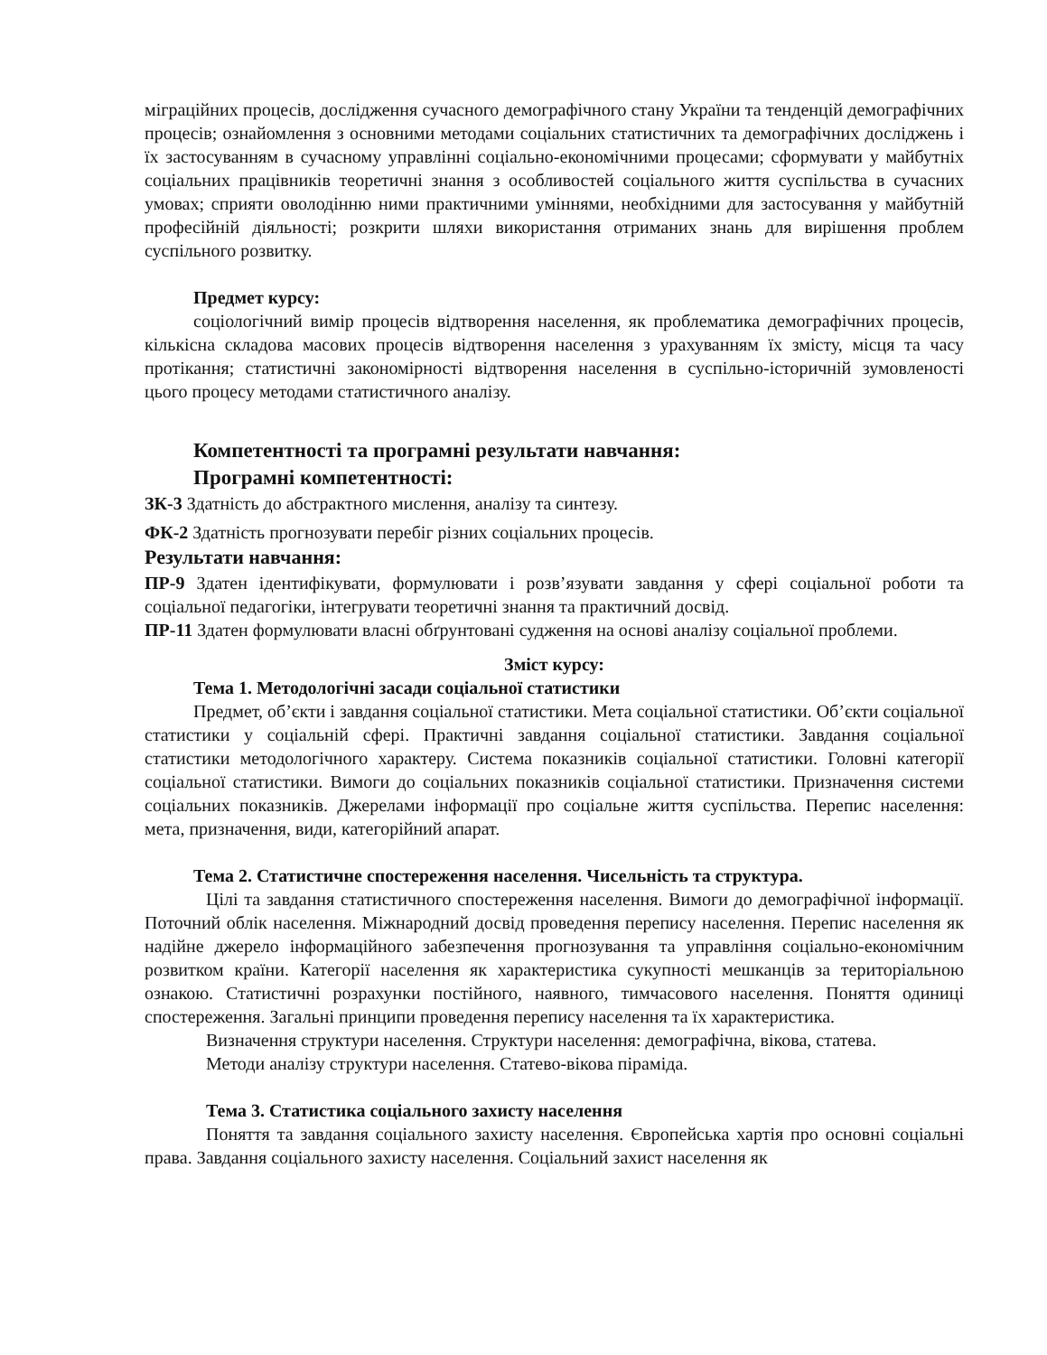міграційних процесів, дослідження сучасного демографічного стану України та тенденцій демографічних процесів; ознайомлення з основними методами соціальних статистичних та демографічних досліджень і їх застосуванням в сучасному управлінні соціально-економічними процесами; сформувати у майбутніх соціальних працівників теоретичні знання з особливостей соціального життя суспільства в сучасних умовах; сприяти оволодінню ними практичними уміннями, необхідними для застосування у майбутній професійній діяльності; розкрити шляхи використання отриманих знань для вирішення проблем суспільного розвитку.
Предмет курсу:
соціологічний вимір процесів відтворення населення, як проблематика демографічних процесів, кількісна складова масових процесів відтворення населення з урахуванням їх змісту, місця та часу протікання; статистичні закономірності відтворення населення в суспільно-історичній зумовленості цього процесу методами статистичного аналізу.
Компетентності та програмні результати навчання:
Програмні компетентності:
ЗК-3 Здатність до абстрактного мислення, аналізу та синтезу.
ФК-2 Здатність прогнозувати перебіг різних соціальних процесів.
Результати навчання:
ПР-9 Здатен ідентифікувати, формулювати і розв’язувати завдання у сфері соціальної роботи та соціальної педагогіки, інтегрувати теоретичні знання та практичний досвід.
ПР-11 Здатен формулювати власні обґрунтовані судження на основі аналізу соціальної проблеми.
Зміст курсу:
Тема 1. Методологічні засади соціальної статистики
Предмет, об’єкти і завдання соціальної статистики. Мета соціальної статистики. Об’єкти соціальної статистики у соціальній сфері. Практичні завдання соціальної статистики. Завдання соціальної статистики методологічного характеру. Система показників соціальної статистики. Головні категорії соціальної статистики. Вимоги до соціальних показників соціальної статистики. Призначення системи соціальних показників. Джерелами інформації про соціальне життя суспільства. Перепис населення: мета, призначення, види, категорійний апарат.
Тема 2. Статистичне спостереження населення. Чисельність та структура.
Цілі та завдання статистичного спостереження населення. Вимоги до демографічної інформації. Поточний облік населення. Міжнародний досвід проведення перепису населення. Перепис населення як надійне джерело інформаційного забезпечення прогнозування та управління соціально-економічним розвитком країни. Категорії населення як характеристика сукупності мешканців за територіальною ознакою. Статистичні розрахунки постійного, наявного, тимчасового населення. Поняття одиниці спостереження. Загальні принципи проведення перепису населення та їх характеристика.
Визначення структури населення. Структури населення: демографічна, вікова, статева.
Методи аналізу структури населення. Статево-вікова піраміда.
Тема 3. Статистика соціального захисту населення
Поняття та завдання соціального захисту населення. Європейська хартія про основні соціальні права. Завдання соціального захисту населення. Соціальний захист населення як